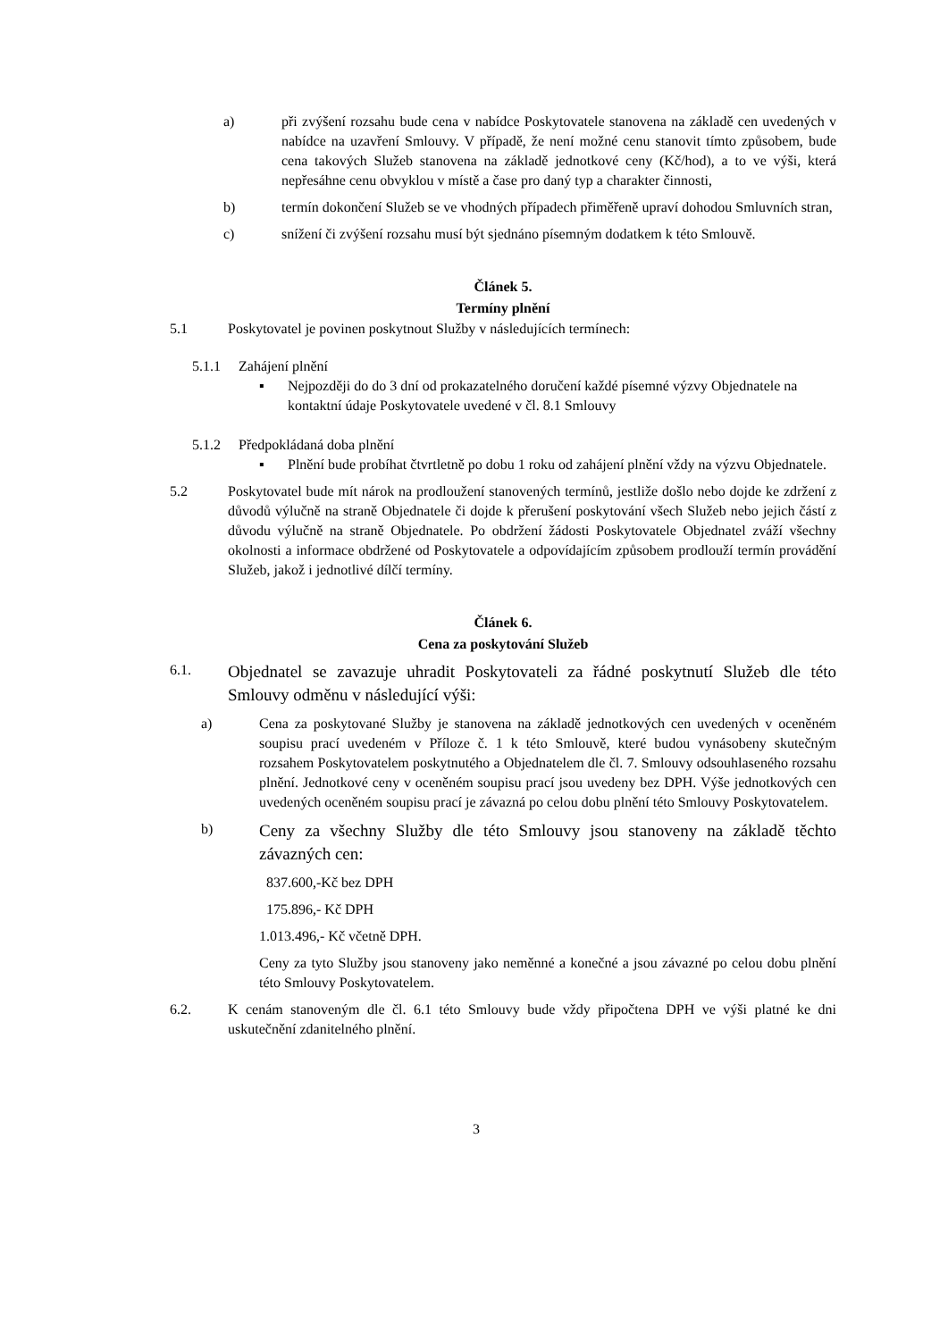a) při zvýšení rozsahu bude cena v nabídce Poskytovatele stanovena na základě cen uvedených v nabídce na uzavření Smlouvy. V případě, že není možné cenu stanovit tímto způsobem, bude cena takových Služeb stanovena na základě jednotkové ceny (Kč/hod), a to ve výši, která nepřesáhne cenu obvyklou v místě a čase pro daný typ a charakter činnosti,
b) termín dokončení Služeb se ve vhodných případech přiměřeně upraví dohodou Smluvních stran,
c) snížení či zvýšení rozsahu musí být sjednáno písemným dodatkem k této Smlouvě.
Článek 5.
Termíny plnění
5.1 Poskytovatel je povinen poskytnout Služby v následujících termínech:
5.1.1 Zahájení plnění
▪ Nejpozději do do 3 dní od prokazatelného doručení každé písemné výzvy Objednatele na kontaktní údaje Poskytovatele uvedené v čl. 8.1 Smlouvy
5.1.2 Předpokládaná doba plnění
▪ Plnění bude probíhat čtvrtletně po dobu 1 roku od zahájení plnění vždy na výzvu Objednatele.
5.2 Poskytovatel bude mít nárok na prodloužení stanovených termínů, jestliže došlo nebo dojde ke zdržení z důvodů výlučně na straně Objednatele či dojde k přerušení poskytování všech Služeb nebo jejich částí z důvodu výlučně na straně Objednatele. Po obdržení žádosti Poskytovatele Objednatel zváží všechny okolnosti a informace obdržené od Poskytovatele a odpovídajícím způsobem prodlouží termín provádění Služeb, jakož i jednotlivé dílčí termíny.
Článek 6.
Cena za poskytování Služeb
6.1.
Objednatel se zavazuje uhradit Poskytovateli za řádné poskytnutí Služeb dle této Smlouvy odměnu v následující výši:
a) Cena za poskytované Služby je stanovena na základě jednotkových cen uvedených v oceněném soupisu prací uvedeném v Příloze č. 1 k této Smlouvě, které budou vynásobeny skutečným rozsahem Poskytovatelem poskytnutého a Objednatelem dle čl. 7. Smlouvy odsouhlaseného rozsahu plnění. Jednotkové ceny v oceněném soupisu prací jsou uvedeny bez DPH. Výše jednotkových cen uvedených oceněném soupisu prací je závazná po celou dobu plnění této Smlouvy Poskytovatelem.
b)
Ceny za všechny Služby dle této Smlouvy jsou stanoveny na základě těchto závazných cen:
837.600,-Kč bez DPH
175.896,- Kč DPH
1.013.496,- Kč včetně DPH.
Ceny za tyto Služby jsou stanoveny jako neměnné a konečné a jsou závazné po celou dobu plnění této Smlouvy Poskytovatelem.
6.2. K cenám stanoveným dle čl. 6.1 této Smlouvy bude vždy připočtena DPH ve výši platné ke dni uskutečnění zdanitelného plnění.
3